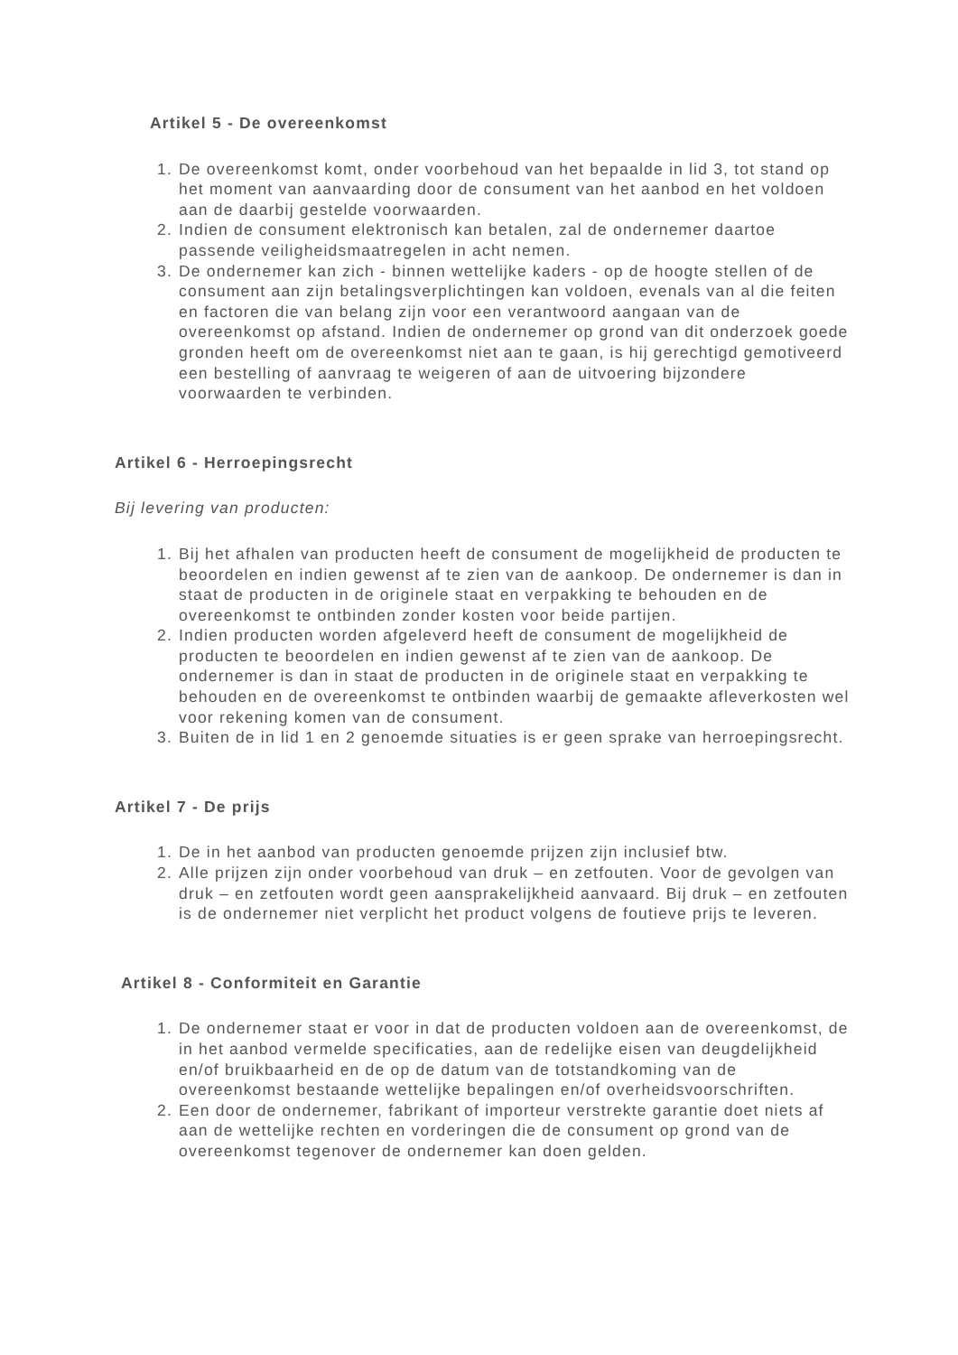Artikel 5 - De overeenkomst
1. De overeenkomst komt, onder voorbehoud van het bepaalde in lid 3, tot stand op het moment van aanvaarding door de consument van het aanbod en het voldoen aan de daarbij gestelde voorwaarden.
2. Indien de consument elektronisch kan betalen, zal de ondernemer daartoe passende veiligheidsmaatregelen in acht nemen.
3. De ondernemer kan zich - binnen wettelijke kaders - op de hoogte stellen of de consument aan zijn betalingsverplichtingen kan voldoen, evenals van al die feiten en factoren die van belang zijn voor een verantwoord aangaan van de overeenkomst op afstand. Indien de ondernemer op grond van dit onderzoek goede gronden heeft om de overeenkomst niet aan te gaan, is hij gerechtigd gemotiveerd een bestelling of aanvraag te weigeren of aan de uitvoering bijzondere voorwaarden te verbinden.
Artikel 6 - Herroepingsrecht
Bij levering van producten:
1. Bij het afhalen van producten heeft de consument de mogelijkheid de producten te beoordelen en indien gewenst af te zien van de aankoop. De ondernemer is dan in staat de producten in de originele staat en verpakking te behouden en de overeenkomst te ontbinden zonder kosten voor beide partijen.
2. Indien producten worden afgeleverd heeft de consument de mogelijkheid de producten te beoordelen en indien gewenst af te zien van de aankoop. De ondernemer is dan in staat de producten in de originele staat en verpakking te behouden en de overeenkomst te ontbinden waarbij de gemaakte afleverkosten wel voor rekening komen van de consument.
3. Buiten de in lid 1 en 2 genoemde situaties is er geen sprake van herroepingsrecht.
Artikel 7 - De prijs
1. De in het aanbod van producten genoemde prijzen zijn inclusief btw.
2. Alle prijzen zijn onder voorbehoud van druk – en zetfouten. Voor de gevolgen van druk – en zetfouten wordt geen aansprakelijkheid aanvaard. Bij druk – en zetfouten is de ondernemer niet verplicht het product volgens de foutieve prijs te leveren.
Artikel 8 - Conformiteit en Garantie
1. De ondernemer staat er voor in dat de producten voldoen aan de overeenkomst, de in het aanbod vermelde specificaties, aan de redelijke eisen van deugdelijkheid en/of bruikbaarheid en de op de datum van de totstandkoming van de overeenkomst bestaande wettelijke bepalingen en/of overheidsvoorschriften.
2. Een door de ondernemer, fabrikant of importeur verstrekte garantie doet niets af aan de wettelijke rechten en vorderingen die de consument op grond van de overeenkomst tegenover de ondernemer kan doen gelden.